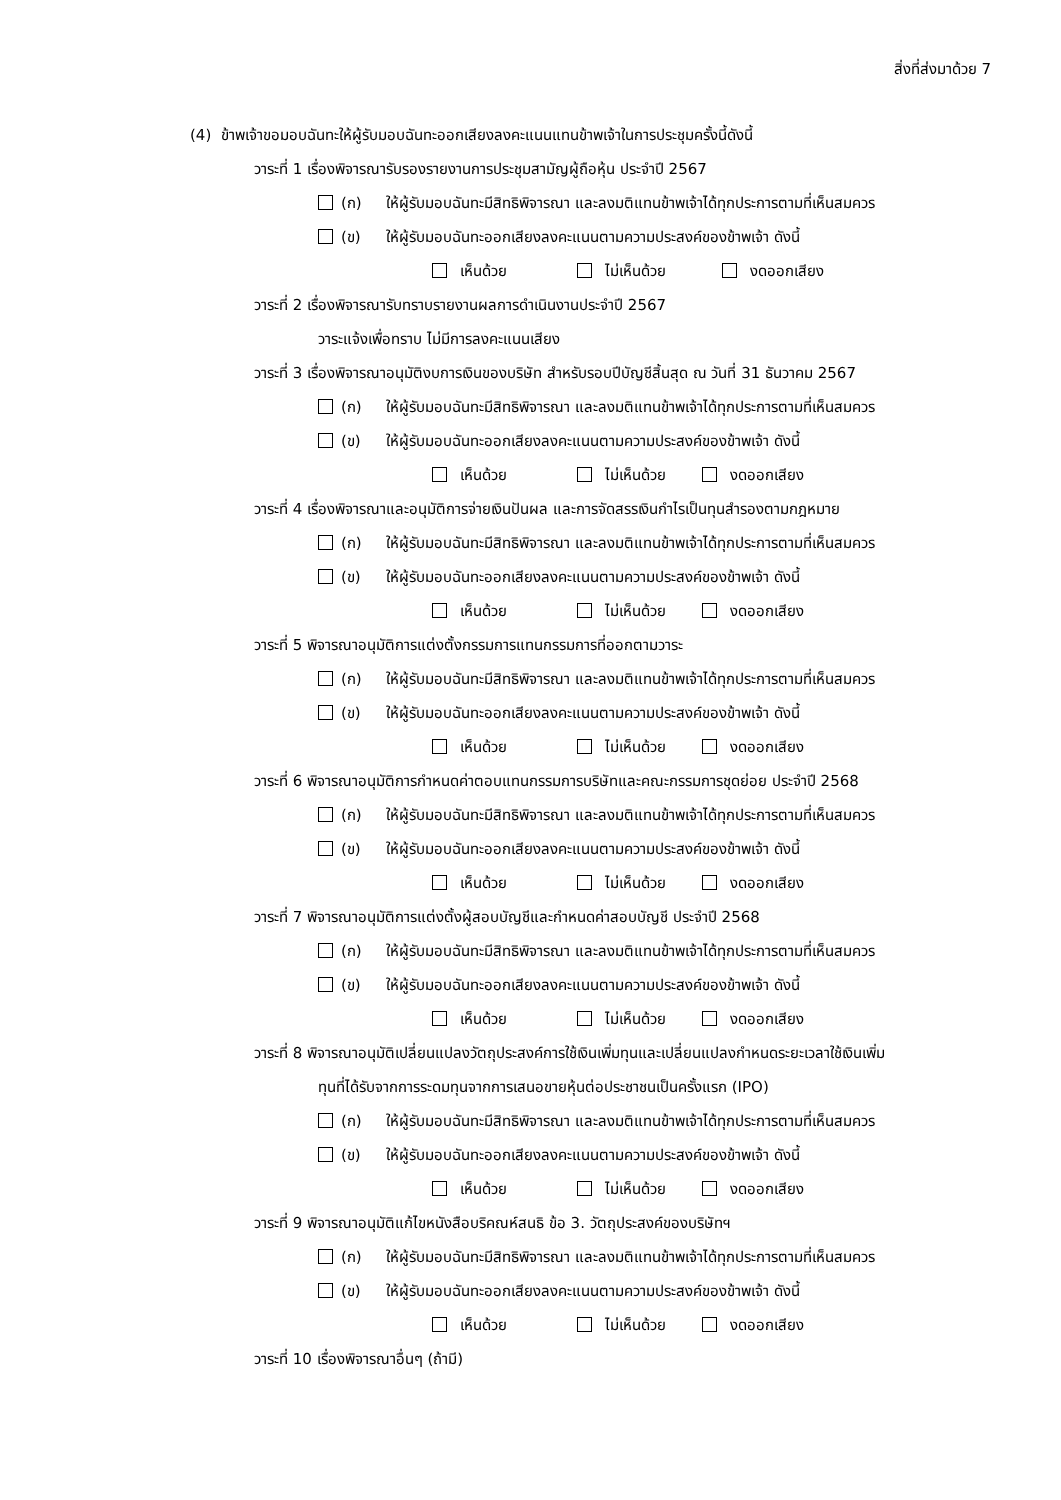สิ่งที่ส่งมาด้วย 7
(4) ข้าพเจ้าขอมอบฉันทะให้ผู้รับมอบฉันทะออกเสียงลงคะแนนแทนข้าพเจ้าในการประชุมครั้งนี้ดังนี้
วาระที่ 1 เรื่องพิจารณารับรองรายงานการประชุมสามัญผู้ถือหุ้น ประจำปี 2567
(ก) ให้ผู้รับมอบฉันทะมีสิทธิพิจารณา และลงมติแทนข้าพเจ้าได้ทุกประการตามที่เห็นสมควร
(ข) ให้ผู้รับมอบฉันทะออกเสียงลงคะแนนตามความประสงค์ของข้าพเจ้า ดังนี้
เห็นด้วย ไม่เห็นด้วย งดออกเสียง
วาระที่ 2 เรื่องพิจารณารับทราบรายงานผลการดำเนินงานประจำปี 2567
วาระแจ้งเพื่อทราบ ไม่มีการลงคะแนนเสียง
วาระที่ 3 เรื่องพิจารณาอนุมัติงบการเงินของบริษัท สำหรับรอบปีบัญชีสิ้นสุด ณ วันที่ 31 ธันวาคม 2567
(ก) ให้ผู้รับมอบฉันทะมีสิทธิพิจารณา และลงมติแทนข้าพเจ้าได้ทุกประการตามที่เห็นสมควร
(ข) ให้ผู้รับมอบฉันทะออกเสียงลงคะแนนตามความประสงค์ของข้าพเจ้า ดังนี้
เห็นด้วย ไม่เห็นด้วย งดออกเสียง
วาระที่ 4 เรื่องพิจารณาและอนุมัติการจ่ายเงินปันผล และการจัดสรรเงินกำไรเป็นทุนสำรองตามกฎหมาย
(ก) ให้ผู้รับมอบฉันทะมีสิทธิพิจารณา และลงมติแทนข้าพเจ้าได้ทุกประการตามที่เห็นสมควร
(ข) ให้ผู้รับมอบฉันทะออกเสียงลงคะแนนตามความประสงค์ของข้าพเจ้า ดังนี้
เห็นด้วย ไม่เห็นด้วย งดออกเสียง
วาระที่ 5 พิจารณาอนุมัติการแต่งตั้งกรรมการแทนกรรมการที่ออกตามวาระ
(ก) ให้ผู้รับมอบฉันทะมีสิทธิพิจารณา และลงมติแทนข้าพเจ้าได้ทุกประการตามที่เห็นสมควร
(ข) ให้ผู้รับมอบฉันทะออกเสียงลงคะแนนตามความประสงค์ของข้าพเจ้า ดังนี้
เห็นด้วย ไม่เห็นด้วย งดออกเสียง
วาระที่ 6 พิจารณาอนุมัติการกำหนดค่าตอบแทนกรรมการบริษัทและคณะกรรมการชุดย่อย ประจำปี 2568
(ก) ให้ผู้รับมอบฉันทะมีสิทธิพิจารณา และลงมติแทนข้าพเจ้าได้ทุกประการตามที่เห็นสมควร
(ข) ให้ผู้รับมอบฉันทะออกเสียงลงคะแนนตามความประสงค์ของข้าพเจ้า ดังนี้
เห็นด้วย ไม่เห็นด้วย งดออกเสียง
วาระที่ 7 พิจารณาอนุมัติการแต่งตั้งผู้สอบบัญชีและกำหนดค่าสอบบัญชี ประจำปี 2568
(ก) ให้ผู้รับมอบฉันทะมีสิทธิพิจารณา และลงมติแทนข้าพเจ้าได้ทุกประการตามที่เห็นสมควร
(ข) ให้ผู้รับมอบฉันทะออกเสียงลงคะแนนตามความประสงค์ของข้าพเจ้า ดังนี้
เห็นด้วย ไม่เห็นด้วย งดออกเสียง
วาระที่ 8 พิจารณาอนุมัติเปลี่ยนแปลงวัตถุประสงค์การใช้เงินเพิ่มทุนและเปลี่ยนแปลงกำหนดระยะเวลาใช้เงินเพิ่ม
ทุนที่ได้รับจากการระดมทุนจากการเสนอขายหุ้นต่อประชาชนเป็นครั้งแรก (IPO)
(ก) ให้ผู้รับมอบฉันทะมีสิทธิพิจารณา และลงมติแทนข้าพเจ้าได้ทุกประการตามที่เห็นสมควร
(ข) ให้ผู้รับมอบฉันทะออกเสียงลงคะแนนตามความประสงค์ของข้าพเจ้า ดังนี้
เห็นด้วย ไม่เห็นด้วย งดออกเสียง
วาระที่ 9 พิจารณาอนุมัติแก้ไขหนังสือบริคณห์สนธิ ข้อ 3. วัตถุประสงค์ของบริษัทฯ
(ก) ให้ผู้รับมอบฉันทะมีสิทธิพิจารณา และลงมติแทนข้าพเจ้าได้ทุกประการตามที่เห็นสมควร
(ข) ให้ผู้รับมอบฉันทะออกเสียงลงคะแนนตามความประสงค์ของข้าพเจ้า ดังนี้
เห็นด้วย ไม่เห็นด้วย งดออกเสียง
วาระที่ 10 เรื่องพิจารณาอื่นๆ (ถ้ามี)